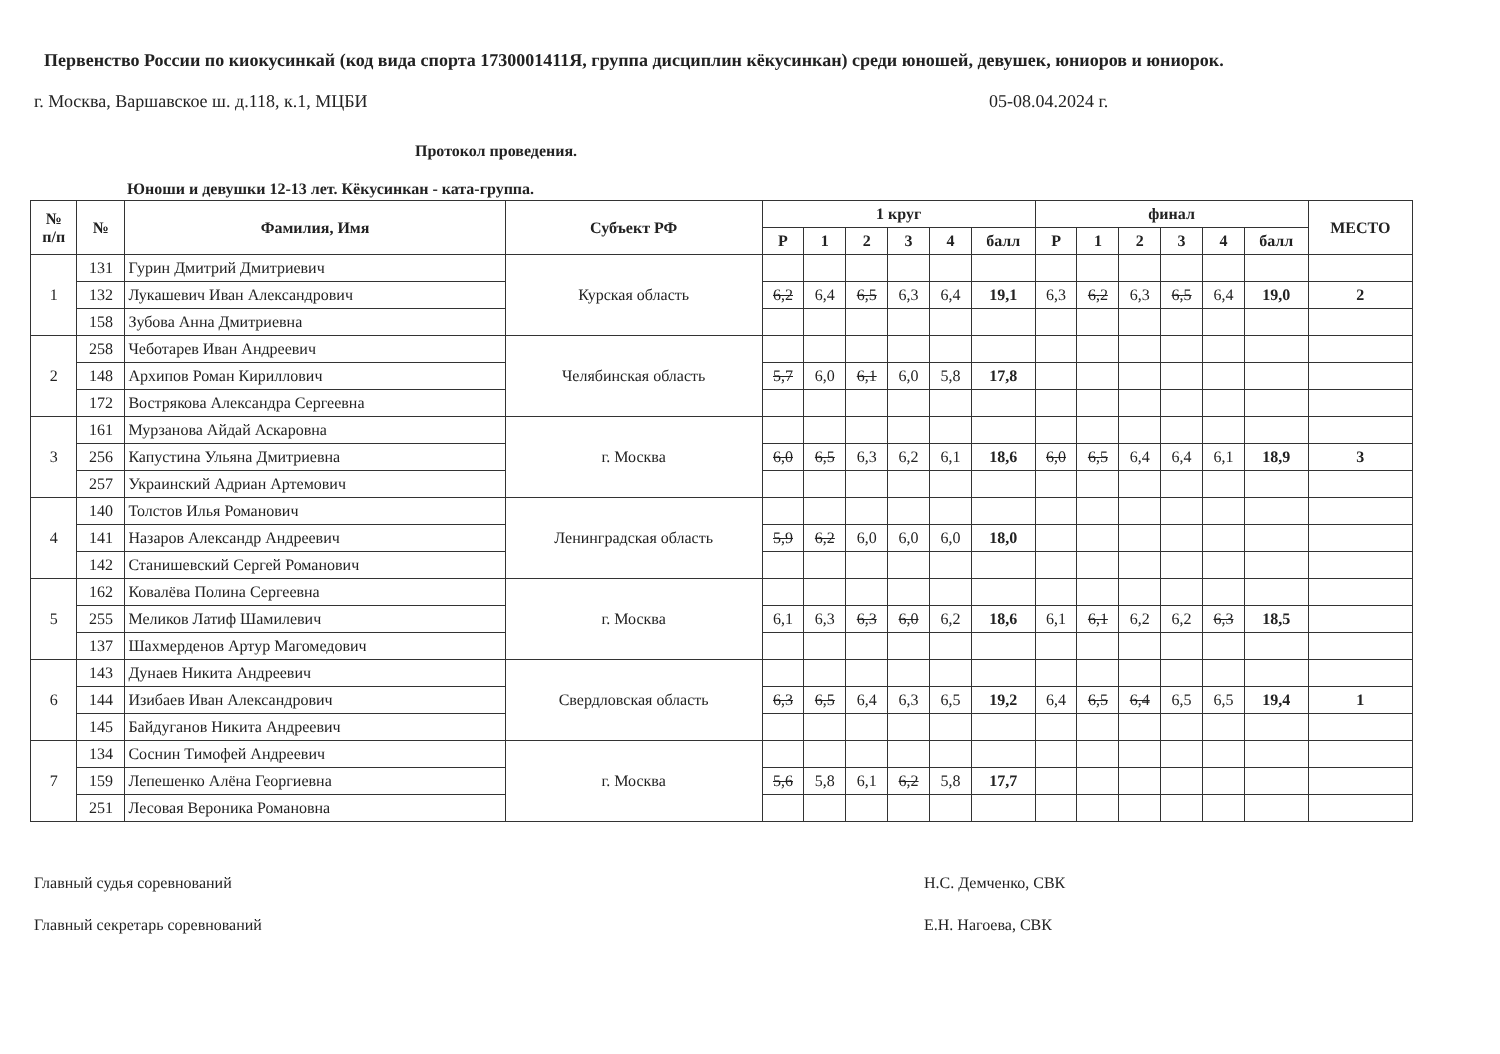Первенство России по киокусинкай (код вида спорта 1730001411Я, группа дисциплин кёкусинкан) среди юношей, девушек, юниоров и юниорок.
г. Москва, Варшавское ш. д.118, к.1, МЦБИ 05-08.04.2024 г.
Протокол проведения.
Юноши и девушки 12-13 лет. Кёкусинкан - ката-группа.
| № п/п | № | Фамилия, Имя | Субъект РФ | 1 круг | | | | | | финал | | | | | | МЕСТО |
| --- | --- | --- | --- | --- | --- | --- | --- | --- | --- | --- | --- | --- | --- | --- | --- | --- |
| | | | | Р | 1 | 2 | 3 | 4 | балл | Р | 1 | 2 | 3 | 4 | балл | |
| 1 | 131 | Гурин Дмитрий Дмитриевич | Курская область | | | | | | | | | | | | | |
| | 132 | Лукашевич Иван Александрович | | 6,2 | 6,4 | 6,5 | 6,3 | 6,4 | 19,1 | 6,3 | 6,2 | 6,3 | 6,5 | 6,4 | 19,0 | 2 |
| | 158 | Зубова Анна Дмитриевна | | | | | | | | | | | | | | |
| 2 | 258 | Чеботарев Иван Андреевич | Челябинская область | | | | | | | | | | | | | |
| | 148 | Архипов Роман Кириллович | | 5,7 | 6,0 | 6,1 | 6,0 | 5,8 | 17,8 | | | | | | | |
| | 172 | Вострякова Александра Сергеевна | | | | | | | | | | | | | | |
| 3 | 161 | Мурзанова Айдай Аскаровна | г. Москва | | | | | | | | | | | | | |
| | 256 | Капустина Ульяна Дмитриевна | | 6,0 | 6,5 | 6,3 | 6,2 | 6,1 | 18,6 | 6,0 | 6,5 | 6,4 | 6,4 | 6,1 | 18,9 | 3 |
| | 257 | Украинский Адриан Артемович | | | | | | | | | | | | | | |
| 4 | 140 | Толстов Илья Романович | Ленинградская область | | | | | | | | | | | | | |
| | 141 | Назаров Александр Андреевич | | 5,9 | 6,2 | 6,0 | 6,0 | 6,0 | 18,0 | | | | | | | |
| | 142 | Станишевский Сергей Романович | | | | | | | | | | | | | | |
| 5 | 162 | Ковалёва Полина Сергеевна | г. Москва | | | | | | | | | | | | | |
| | 255 | Меликов Латиф Шамилевич | | 6,1 | 6,3 | 6,3 | 6,0 | 6,2 | 18,6 | 6,1 | 6,1 | 6,2 | 6,2 | 6,3 | 18,5 | |
| | 137 | Шахмерденов Артур Магомедович | | | | | | | | | | | | | | |
| 6 | 143 | Дунаев Никита Андреевич | Свердловская область | | | | | | | | | | | | | |
| | 144 | Изибаев Иван Александрович | | 6,3 | 6,5 | 6,4 | 6,3 | 6,5 | 19,2 | 6,4 | 6,5 | 6,4 | 6,5 | 6,5 | 19,4 | 1 |
| | 145 | Байдуганов Никита Андреевич | | | | | | | | | | | | | | |
| 7 | 134 | Соснин Тимофей Андреевич | г. Москва | | | | | | | | | | | | | |
| | 159 | Лепешенко Алёна Георгиевна | | 5,6 | 5,8 | 6,1 | 6,2 | 5,8 | 17,7 | | | | | | | |
| | 251 | Лесовая Вероника Романовна | | | | | | | | | | | | | | |
Главный судья соревнований
Главный секретарь соревнований
Н.С. Демченко, СВК
Е.Н. Нагоева, СВК